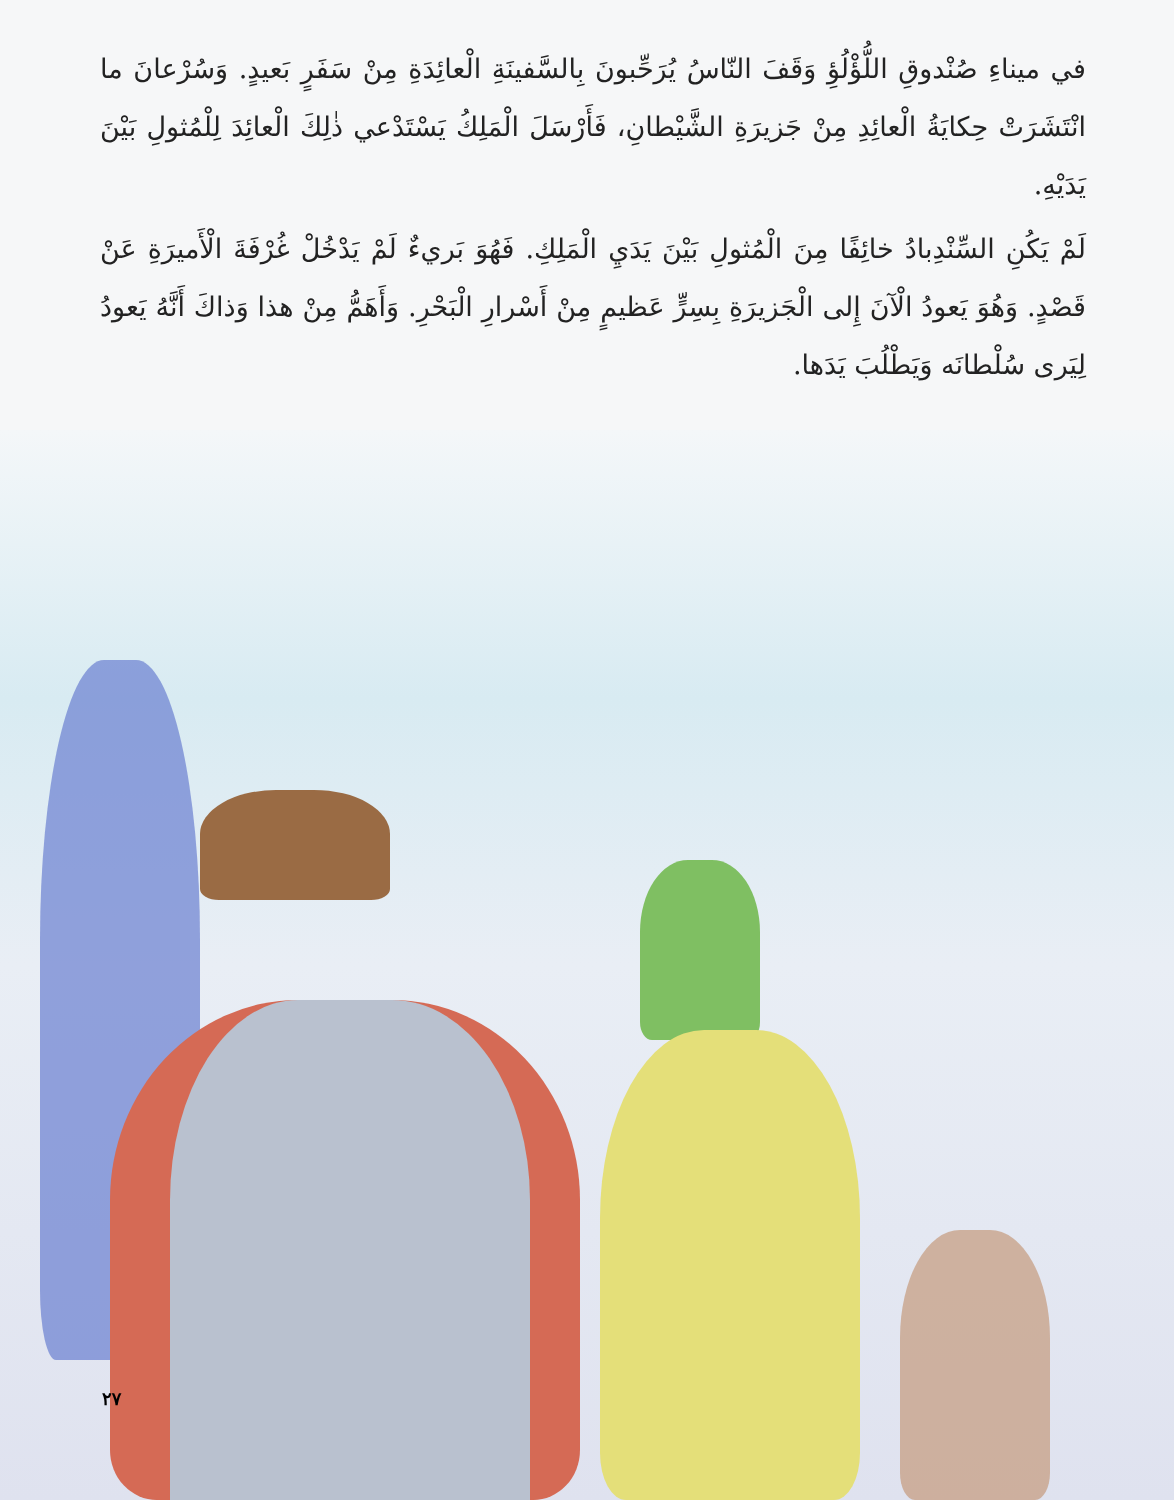في ميناءِ صُنْدوقِ اللُّؤْلُؤِ وَقَفَ النّاسُ يُرَحِّبونَ بِالسَّفينَةِ الْعائِدَةِ مِنْ سَفَرٍ بَعيدٍ. وَسُرْعانَ ما انْتَشَرَتْ حِكايَةُ الْعائِدِ مِنْ جَزيرَةِ الشَّيْطانِ، فَأَرْسَلَ الْمَلِكُ يَسْتَدْعي ذٰلِكَ الْعائِدَ لِلْمُثولِ بَيْنَ يَدَيْهِ.
لَمْ يَكُنِ السِّنْدِبادُ خائِفًا مِنَ الْمُثولِ بَيْنَ يَدَيِ الْمَلِكِ. فَهُوَ بَريءٌ لَمْ يَدْخُلْ غُرْفَةَ الْأَميرَةِ عَنْ قَصْدٍ. وَهُوَ يَعودُ الْآنَ إِلى الْجَزيرَةِ بِسِرٍّ عَظيمٍ مِنْ أَسْرارِ الْبَحْرِ. وَأَهَمُّ مِنْ هذا وَذاكَ أَنَّهُ يَعودُ لِيَرى سُلْطانَه وَيَطْلُبَ يَدَها.
٢٧